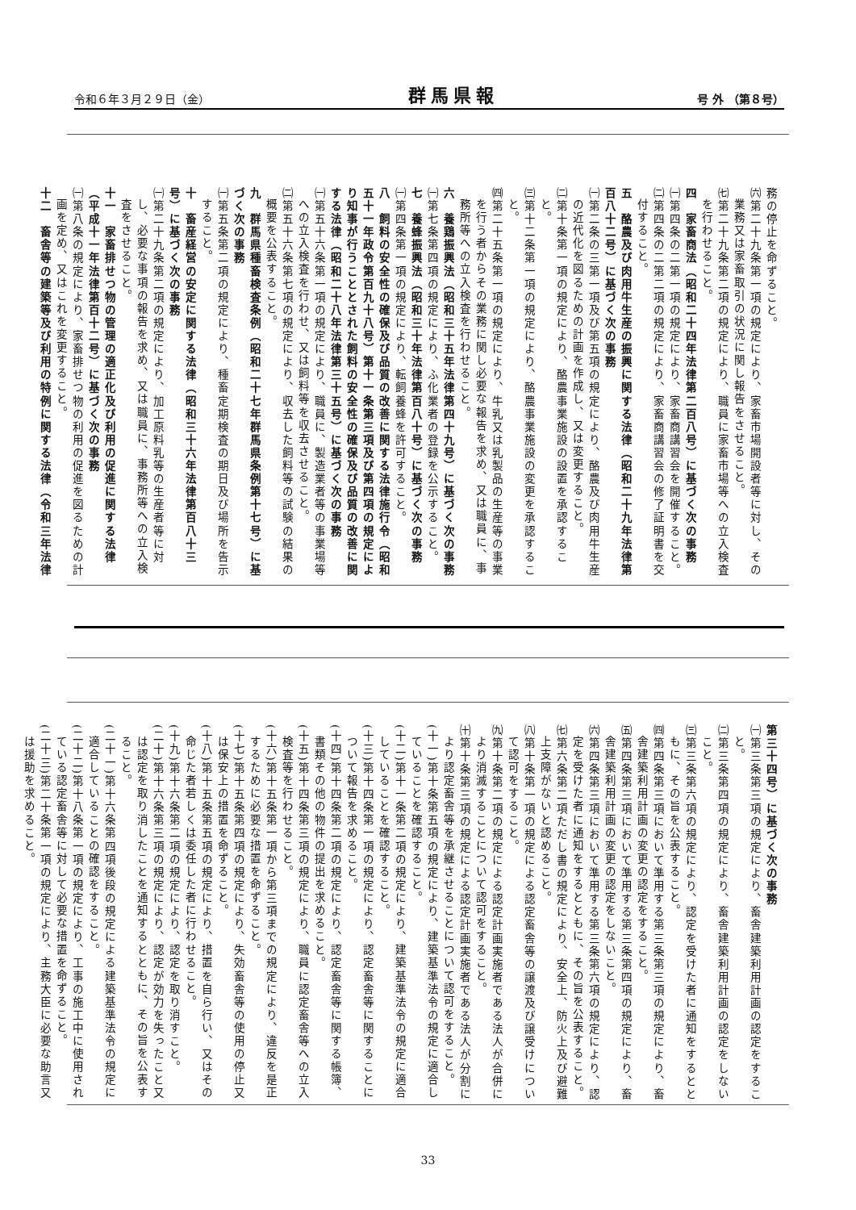令和６年３月２９日（金） 群馬県報 号 外 （第８号）
務の停止を命ずること。
㈥第二十九条第一項の規定により、家畜市場開設者等に対し、その業務又は家畜取引の状況に関し報告をさせること。
㈦第二十九条第二項の規定により、職員に家畜市場等への立入検査を行わせること。
四　家畜商法（昭和二十四年法律第二百八号）に基づく次の事務
㈠第四条の二第一項の規定により、家畜商講習会を開催すること。
㈡第四条の二第二項の規定により、家畜商講習会の修了証明書を交付すること。
五　酪農及び肉用牛生産の振興に関する法律（昭和二十九年法律第百八十二号）に基づく次の事務
㈠第二条の三第一項及び第五項の規定により、酪農及び肉用牛生産の近代化を図るための計画を作成し、又は変更すること。
㈡第十条第一項の規定により、酪農事業施設の設置を承認すること。
㈢第十二条第一項の規定により、酪農事業施設の変更を承認すること。
㈣第二十五条第一項の規定により、牛乳又は乳製品の生産等の事業を行う者からその業務に関し必要な報告を求め、又は職員に、事務所等への立入検査を行わせること。
六　養鶏振興法（昭和三十五年法律第四十九号）に基づく次の事務
㈠第七条第四項の規定により、ふ化業者の登録を公示すること。
七　養蜂振興法（昭和三十年法律第百八十号）に基づく次の事務
㈠第四条第一項の規定により、転飼養蜂を許可すること。
八　飼料の安全性の確保及び品質の改善に関する法律施行令（昭和五十一年政令第百九十八号）第十一条第三項及び第四項の規定により知事が行うこととされた飼料の安全性の確保及び品質の改善に関する法律（昭和二十八年法律第三十五号）に基づく次の事務
㈠第五十六条第一項の規定により、職員に、製造業者等の事業場等への立入検査を行わせ、又は飼料等を収去させること。
㈡第五十六条第七項の規定により、収去した飼料等の試験の結果の概要を公表すること。
九　群馬県種畜検査条例（昭和二十七年群馬県条例第十七号）に基づく次の事務
㈠第五条第二項の規定により、種畜定期検査の期日及び場所を告示すること。
十　畜産経営の安定に関する法律（昭和三十六年法律第百八十三号）に基づく次の事務
㈠第二十九条第二項の規定により、加工原料乳等の生産者等に対し、必要な事項の報告を求め、又は職員に、事務所等への立入検査をさせること。
十一　家畜排せつ物の管理の適正化及び利用の促進に関する法律（平成十一年法律第百十二号）に基づく次の事務
㈠第八条の規定により、家畜排せつ物の利用の促進を図るための計画を定め、又はこれを変更すること。
十二　畜舎等の建築等及び利用の特例に関する法律（令和三年法律
第三十四号）に基づく次の事務
㈠第三条第三項の規定により、畜舎建築利用計画の認定をすること。
㈡第三条第四項の規定により、畜舎建築利用計画の認定をしないこと。
㈢第三条第六項の規定により、認定を受けた者に通知をするとともに、その旨を公表すること。
㈣第四条第三項において準用する第三条第三項の規定により、畜舎建築利用計画の変更の認定をすること。
㈤第四条第三項において準用する第三条第四項の規定により、畜舎建築利用計画の変更の認定をしないこと。
㈥第四条第三項において準用する第三条第六項の規定により、認定を受けた者に通知をするとともに、その旨を公表すること。
㈦第六条第二項ただし書の規定により、安全上、防火上及び避難上支障がないと認めること。
㈧第十条第一項の規定による認定畜舎等の譲渡及び譲受けについて認可をすること。
㈨第十条第二項の規定による認定計画実施者である法人が合併により消滅することについて認可をすること。
㈩第十条第三項の規定による認定計画実施者である法人が分割により認定畜舎等を承継させることについて認可をすること。
(十一)第十条第五項の規定により、建築基準法令の規定に適合していることを確認すること。
(十二)第十一条第二項の規定により、建築基準法令の規定に適合していることを確認すること。
(十三)第十四条第一項の規定により、認定畜舎等に関することについて報告を求めること。
(十四)第十四条第二項の規定により、認定畜舎等に関する帳簿、書類その他の物件の提出を求めること。
(十五)第十四条第三項の規定により、職員に認定畜舎等への立入検査等を行わせること。
(十六)第十五条第一項から第三項までの規定により、違反を是正するために必要な措置を命ずること。
(十七)第十五条第四項の規定により、失効畜舎等の使用の停止又は保安上の措置を命ずること。
(十八)第十五条第五項の規定により、措置を自ら行い、又はその命じた者若しくは委任した者に行わせること。
(十九)第十六条第二項の規定により、認定を取り消すこと。
(二十)第十六条第三項の規定により、認定が効力を失ったこと又は認定を取り消したことを通知するとともに、その旨を公表すること。
(二十一)第十六条第四項後段の規定による建築基準法令の規定に適合していることの確認をすること。
(二十二)第十八条第一項の規定により、工事の施工中に使用されている認定畜舎等に対して必要な措置を命ずること。
(二十三)第二十条第一項の規定により、主務大臣に必要な助言又は援助を求めること。
33